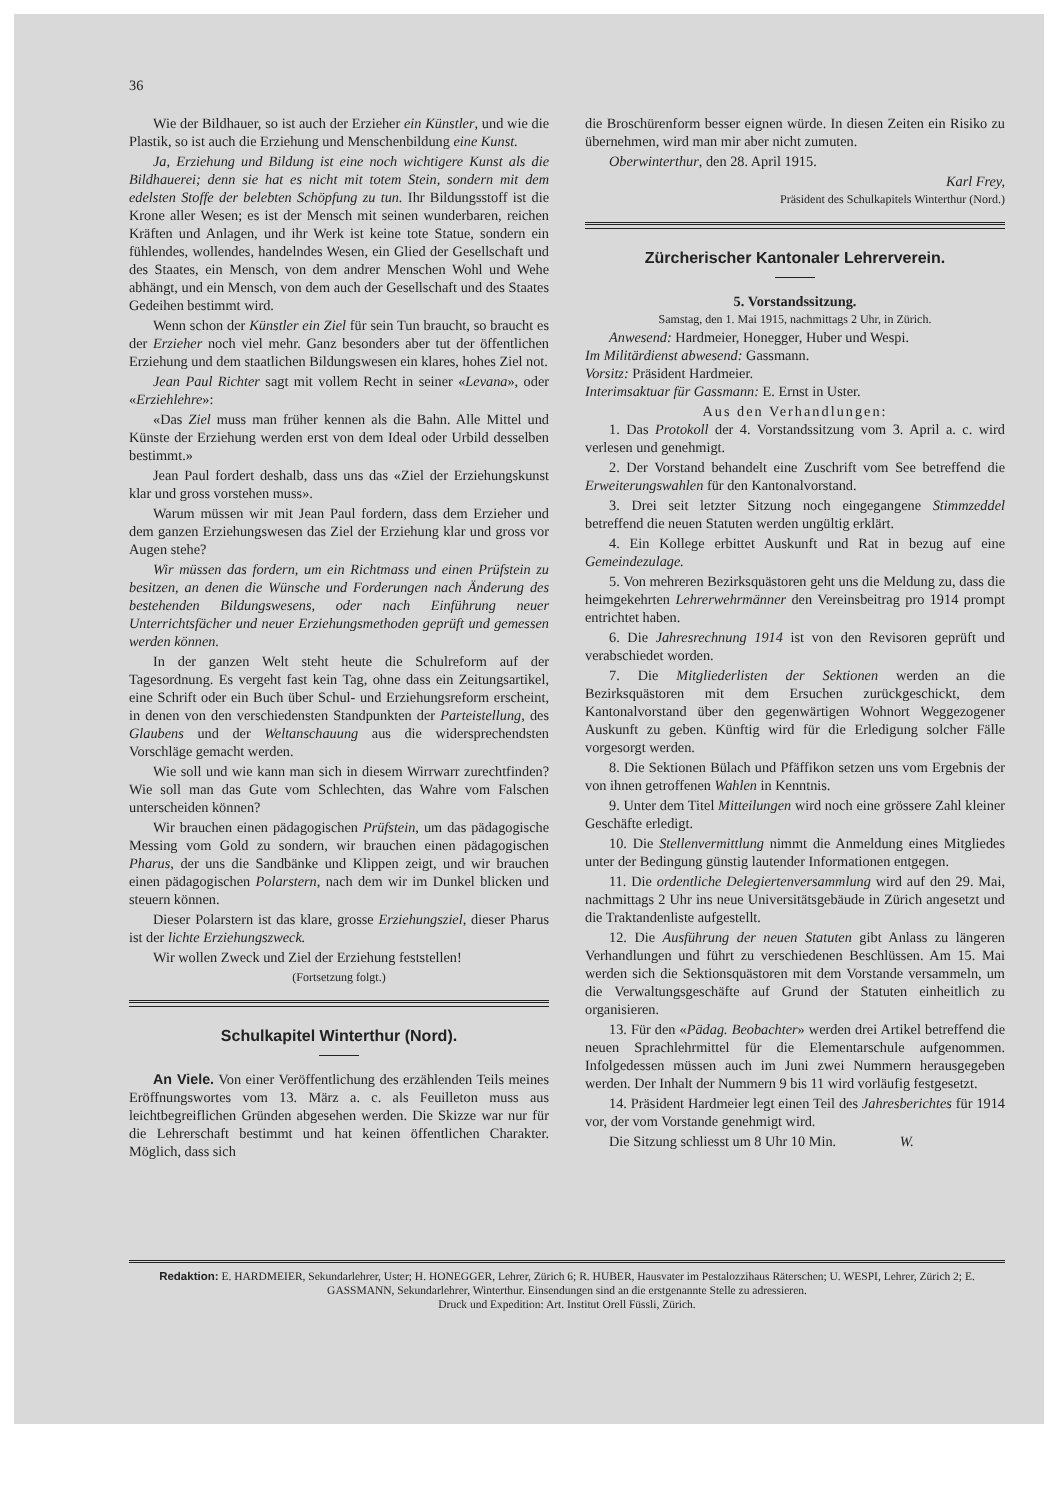36
Wie der Bildhauer, so ist auch der Erzieher ein Künstler, und wie die Plastik, so ist auch die Erziehung und Menschenbildung eine Kunst.
Ja, Erziehung und Bildung ist eine noch wichtigere Kunst als die Bildhauerei; denn sie hat es nicht mit totem Stein, sondern mit dem edelsten Stoffe der belebten Schöpfung zu tun. Ihr Bildungsstoff ist die Krone aller Wesen; es ist der Mensch mit seinen wunderbaren, reichen Kräften und Anlagen, und ihr Werk ist keine tote Statue, sondern ein fühlendes, wollendes, handelndes Wesen, ein Glied der Gesellschaft und des Staates, ein Mensch, von dem andrer Menschen Wohl und Wehe abhängt, und ein Mensch, von dem auch der Gesellschaft und des Staates Gedeihen bestimmt wird.
Wenn schon der Künstler ein Ziel für sein Tun braucht, so braucht es der Erzieher noch viel mehr. Ganz besonders aber tut der öffentlichen Erziehung und dem staatlichen Bildungswesen ein klares, hohes Ziel not.
Jean Paul Richter sagt mit vollem Recht in seiner «Levana», oder «Erziehlehre»:
«Das Ziel muss man früher kennen als die Bahn. Alle Mittel und Künste der Erziehung werden erst von dem Ideal oder Urbild desselben bestimmt.»
Jean Paul fordert deshalb, dass uns das «Ziel der Erziehungskunst klar und gross vorstehen muss».
Warum müssen wir mit Jean Paul fordern, dass dem Erzieher und dem ganzen Erziehungswesen das Ziel der Erziehung klar und gross vor Augen stehe?
Wir müssen das fordern, um ein Richtmass und einen Prüfstein zu besitzen, an denen die Wünsche und Forderungen nach Änderung des bestehenden Bildungswesens, oder nach Einführung neuer Unterrichtsfächer und neuer Erziehungsmethoden geprüft und gemessen werden können.
In der ganzen Welt steht heute die Schulreform auf der Tagesordnung. Es vergeht fast kein Tag, ohne dass ein Zeitungsartikel, eine Schrift oder ein Buch über Schul- und Erziehungsreform erscheint, in denen von den verschiedensten Standpunkten der Parteistellung, des Glaubens und der Weltanschauung aus die widersprechendsten Vorschläge gemacht werden.
Wie soll und wie kann man sich in diesem Wirrwarr zurechtfinden? Wie soll man das Gute vom Schlechten, das Wahre vom Falschen unterscheiden können?
Wir brauchen einen pädagogischen Prüfstein, um das pädagogische Messing vom Gold zu sondern, wir brauchen einen pädagogischen Pharus, der uns die Sandbänke und Klippen zeigt, und wir brauchen einen pädagogischen Polarstern, nach dem wir im Dunkel blicken und steuern können.
Dieser Polarstern ist das klare, grosse Erziehungsziel, dieser Pharus ist der lichte Erziehungszweck.
Wir wollen Zweck und Ziel der Erziehung feststellen!
(Fortsetzung folgt.)
Schulkapitel Winterthur (Nord).
An Viele. Von einer Veröffentlichung des erzählenden Teils meines Eröffnungswortes vom 13. März a. c. als Feuilleton muss aus leichtbegreiflichen Gründen abgesehen werden. Die Skizze war nur für die Lehrerschaft bestimmt und hat keinen öffentlichen Charakter. Möglich, dass sich
die Broschürenform besser eignen würde. In diesen Zeiten ein Risiko zu übernehmen, wird man mir aber nicht zumuten.
Oberwinterthur, den 28. April 1915.
Karl Frey,
Präsident des Schulkapitels Winterthur (Nord.)
Zürcherischer Kantonaler Lehrerverein.
5. Vorstandssitzung.
Samstag, den 1. Mai 1915, nachmittags 2 Uhr, in Zürich.
Anwesend: Hardmeier, Honegger, Huber und Wespi.
Im Militärdienst abwesend: Gassmann.
Vorsitz: Präsident Hardmeier.
Interimsaktuar für Gassmann: E. Ernst in Uster.
Aus den Verhandlungen:
1. Das Protokoll der 4. Vorstandssitzung vom 3. April a. c. wird verlesen und genehmigt.
2. Der Vorstand behandelt eine Zuschrift vom See betreffend die Erweiterungswahlen für den Kantonalvorstand.
3. Drei seit letzter Sitzung noch eingegangene Stimmzeddel betreffend die neuen Statuten werden ungültig erklärt.
4. Ein Kollege erbittet Auskunft und Rat in bezug auf eine Gemeindezulage.
5. Von mehreren Bezirksquästoren geht uns die Meldung zu, dass die heimgekehrten Lehrerwehrmänner den Vereinsbeitrag pro 1914 prompt entrichtet haben.
6. Die Jahresrechnung 1914 ist von den Revisoren geprüft und verabschiedet worden.
7. Die Mitgliederlisten der Sektionen werden an die Bezirksquästoren mit dem Ersuchen zurückgeschickt, dem Kantonalvorstand über den gegenwärtigen Wohnort Weggezogener Auskunft zu geben. Künftig wird für die Erledigung solcher Fälle vorgesorgt werden.
8. Die Sektionen Bülach und Pfäffikon setzen uns vom Ergebnis der von ihnen getroffenen Wahlen in Kenntnis.
9. Unter dem Titel Mitteilungen wird noch eine grössere Zahl kleiner Geschäfte erledigt.
10. Die Stellenvermittlung nimmt die Anmeldung eines Mitgliedes unter der Bedingung günstig lautender Informationen entgegen.
11. Die ordentliche Delegiertenversammlung wird auf den 29. Mai, nachmittags 2 Uhr ins neue Universitätsgebäude in Zürich angesetzt und die Traktandenliste aufgestellt.
12. Die Ausführung der neuen Statuten gibt Anlass zu längeren Verhandlungen und führt zu verschiedenen Beschlüssen. Am 15. Mai werden sich die Sektionsquästoren mit dem Vorstande versammeln, um die Verwaltungsgeschäfte auf Grund der Statuten einheitlich zu organisieren.
13. Für den «Pädag. Beobachter» werden drei Artikel betreffend die neuen Sprachlehrmittel für die Elementarschule aufgenommen. Infolgedessen müssen auch im Juni zwei Nummern herausgegeben werden. Der Inhalt der Nummern 9 bis 11 wird vorläufig festgesetzt.
14. Präsident Hardmeier legt einen Teil des Jahresberichtes für 1914 vor, der vom Vorstande genehmigt wird.
Die Sitzung schliesst um 8 Uhr 10 Min. W.
Redaktion: E. HARDMEIER, Sekundarlehrer, Uster; H. HONEGGER, Lehrer, Zürich 6; R. HUBER, Hausvater im Pestalozzihaus Räterschen; U. WESPI, Lehrer, Zürich 2; E. GASSMANN, Sekundarlehrer, Winterthur. Einsendungen sind an die erstgenannte Stelle zu adressieren.
Druck und Expedition: Art. Institut Orell Füssli, Zürich.